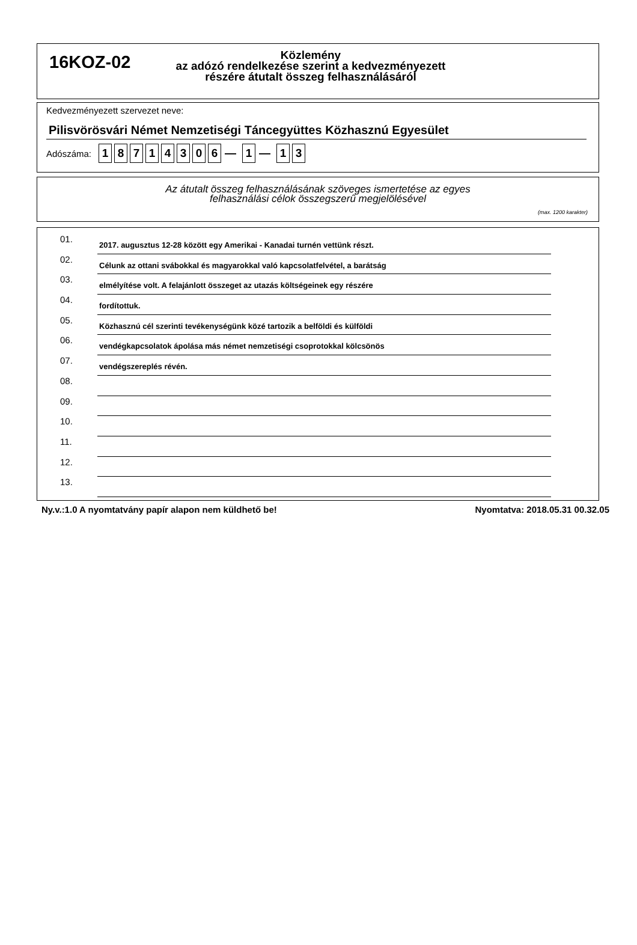16KOZ-02
Közlemény
az adózó rendelkezése szerint a kedvezményezett
részére átutalt összeg felhasználásáról
Kedvezményezett szervezet neve:
Pilisvörösvári Német Nemzetiségi Táncegyüttes Közhasznú Egyesület
Adószáma: 18714306 — 1 — 1 3
Az átutalt összeg felhasználásának szöveges ismertetése az egyes
felhasználási célok összegszerű megjelölésével
(max. 1200 karakter)
01. 2017. augusztus 12-28 között egy Amerikai - Kanadai turnén vettünk részt.
02. Célunk az ottani svábokkal és magyarokkal való kapcsolatfelvétel, a barátság
03. elmélyítése volt. A felajánlott összeget az utazás költségeinek egy részére
04. fordítottuk.
05. Közhasznú cél szerinti tevékenységünk közé tartozik a belföldi és külföldi
06. vendégkapcsolatok ápolása más német nemzetiségi csoprotokkal kölcsönös
07. vendégszereplés révén.
08.
09.
10.
11.
12.
13.
Ny.v.:1.0 A nyomtatvány papír alapon nem küldhető be! Nyomtatva: 2018.05.31 00.32.05